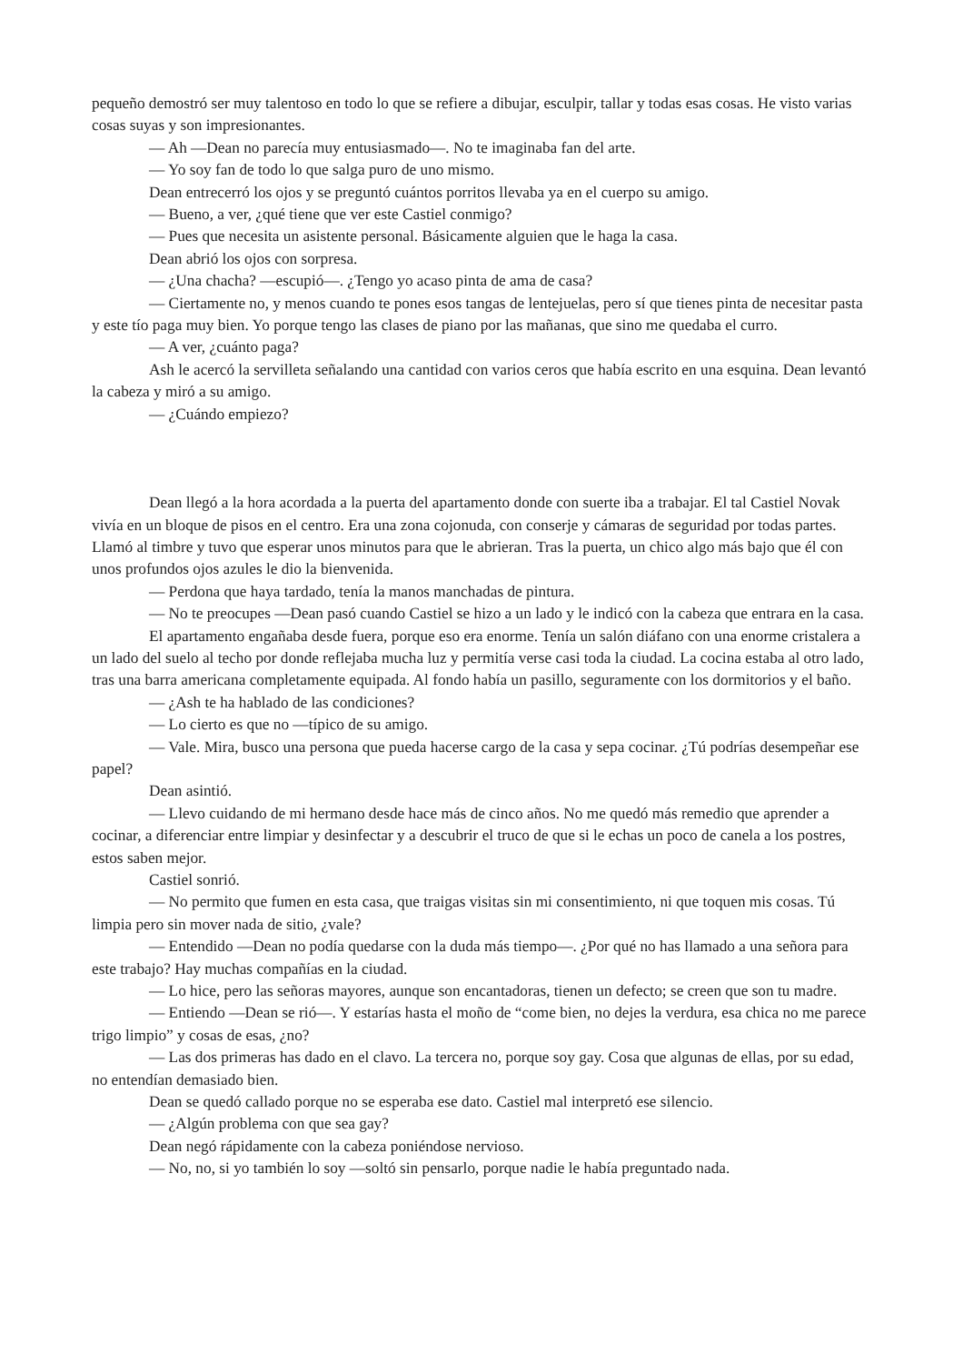pequeño demostró ser muy talentoso en todo lo que se refiere a dibujar, esculpir, tallar y todas esas cosas. He visto varias cosas suyas y son impresionantes.
— Ah —Dean no parecía muy entusiasmado—. No te imaginaba fan del arte.
— Yo soy fan de todo lo que salga puro de uno mismo.
Dean entrecerró los ojos y se preguntó cuántos porritos llevaba ya en el cuerpo su amigo.
— Bueno, a ver, ¿qué tiene que ver este Castiel conmigo?
— Pues que necesita un asistente personal. Básicamente alguien que le haga la casa.
Dean abrió los ojos con sorpresa.
— ¿Una chacha? —escupió—. ¿Tengo yo acaso pinta de ama de casa?
— Ciertamente no, y menos cuando te pones esos tangas de lentejuelas, pero sí que tienes pinta de necesitar pasta y este tío paga muy bien. Yo porque tengo las clases de piano por las mañanas, que sino me quedaba el curro.
— A ver, ¿cuánto paga?
Ash le acercó la servilleta señalando una cantidad con varios ceros que había escrito en una esquina. Dean levantó la cabeza y miró a su amigo.
— ¿Cuándo empiezo?
Dean llegó a la hora acordada a la puerta del apartamento donde con suerte iba a trabajar. El tal Castiel Novak vivía en un bloque de pisos en el centro. Era una zona cojonuda, con conserje y cámaras de seguridad por todas partes. Llamó al timbre y tuvo que esperar unos minutos para que le abrieran. Tras la puerta, un chico algo más bajo que él con unos profundos ojos azules le dio la bienvenida.
— Perdona que haya tardado, tenía la manos manchadas de pintura.
— No te preocupes —Dean pasó cuando Castiel se hizo a un lado y le indicó con la cabeza que entrara en la casa.
El apartamento engañaba desde fuera, porque eso era enorme. Tenía un salón diáfano con una enorme cristalera a un lado del suelo al techo por donde reflejaba mucha luz y permitía verse casi toda la ciudad. La cocina estaba al otro lado, tras una barra americana completamente equipada. Al fondo había un pasillo, seguramente con los dormitorios y el baño.
— ¿Ash te ha hablado de las condiciones?
— Lo cierto es que no —típico de su amigo.
— Vale. Mira, busco una persona que pueda hacerse cargo de la casa y sepa cocinar. ¿Tú podrías desempeñar ese papel?
Dean asintió.
— Llevo cuidando de mi hermano desde hace más de cinco años. No me quedó más remedio que aprender a cocinar, a diferenciar entre limpiar y desinfectar y a descubrir el truco de que si le echas un poco de canela a los postres, estos saben mejor.
Castiel sonrió.
— No permito que fumen en esta casa, que traigas visitas sin mi consentimiento, ni que toquen mis cosas. Tú limpia pero sin mover nada de sitio, ¿vale?
— Entendido —Dean no podía quedarse con la duda más tiempo—. ¿Por qué no has llamado a una señora para este trabajo? Hay muchas compañías en la ciudad.
— Lo hice, pero las señoras mayores, aunque son encantadoras, tienen un defecto; se creen que son tu madre.
— Entiendo —Dean se rió—. Y estarías hasta el moño de “come bien, no dejes la verdura, esa chica no me parece trigo limpio” y cosas de esas, ¿no?
— Las dos primeras has dado en el clavo. La tercera no, porque soy gay. Cosa que algunas de ellas, por su edad, no entendían demasiado bien.
Dean se quedó callado porque no se esperaba ese dato. Castiel mal interpretó ese silencio.
— ¿Algún problema con que sea gay?
Dean negó rápidamente con la cabeza poniéndose nervioso.
— No, no, si yo también lo soy —soltó sin pensarlo, porque nadie le había preguntado nada.